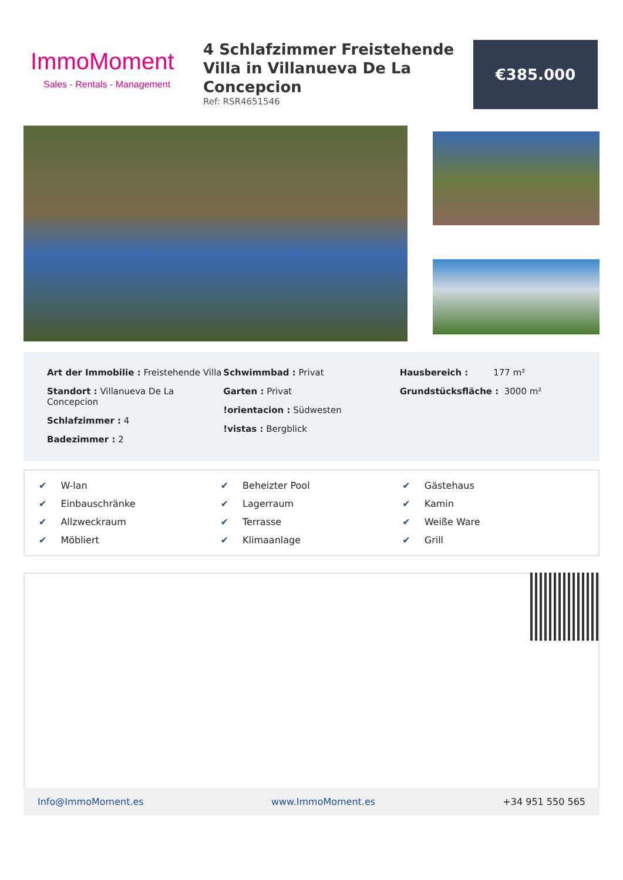ImmoMoment
Sales - Rentals - Management
4 Schlafzimmer Freistehende Villa in Villanueva De La Concepcion
Ref: RSR4651546
€385.000
Art der Immobilie : Freistehende Villa
Standort : Villanueva De La Concepcion
Schlafzimmer : 4
Badezimmer : 2
Schwimmbad : Privat
Garten : Privat
!orientacion : Südwesten
!vistas : Bergblick
Hausbereich : 177 m²
Grundstücksfläche : 3000 m²
✔ W-lan
✔ Beheizter Pool
✔ Gästehaus
✔ Einbauschränke
✔ Lagerraum
✔ Kamin
✔ Allzweckraum
✔ Terrasse
✔ Weiße Ware
✔ Möbliert
✔ Klimaanlage
✔ Grill
Info@ImmoMoment.es www.ImmoMoment.es +34 951 550 565